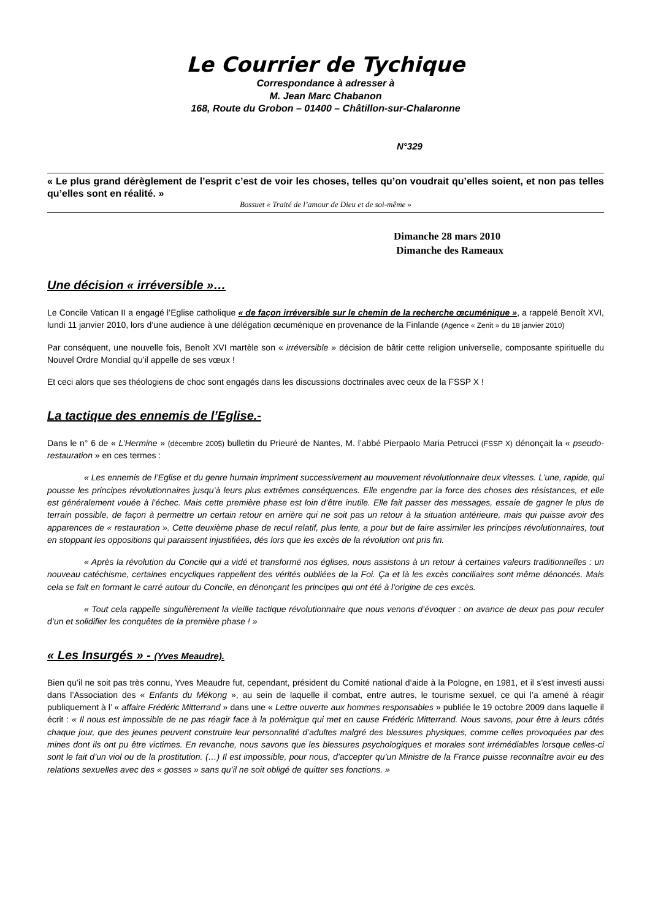Le Courrier de Tychique
Correspondance à adresser à
M. Jean Marc Chabanon
168, Route du Grobon – 01400 – Châtillon-sur-Chalaronne
N°329
« Le plus grand dérèglement de l’esprit c’est de voir les choses, telles qu’on voudrait qu’elles soient, et non pas telles qu’elles sont en réalité. »
Bossuet « Traité de l’amour de Dieu et de soi-même »
Dimanche 28 mars 2010
Dimanche des Rameaux
Une décision « irréversible »…
Le Concile Vatican II a engagé l’Eglise catholique « de façon irréversible sur le chemin de la recherche œcuménique », a rappelé Benoît XVI, lundi 11 janvier 2010, lors d’une audience à une délégation œcuménique en provenance de la Finlande (Agence « Zenit » du 18 janvier 2010)
Par conséquent, une nouvelle fois, Benoît XVI martèle son « irréversible » décision de bâtir cette religion universelle, composante spirituelle du Nouvel Ordre Mondial qu’il appelle de ses vœux !
Et ceci alors que ses théologiens de choc sont engagés dans les discussions doctrinales avec ceux de la FSSP X !
La tactique des ennemis de l’Eglise.-
Dans le n° 6 de « L’Hermine » (décembre 2005) bulletin du Prieuré de Nantes, M. l’abbé Pierpaolo Maria Petrucci (FSSP X) dénonçait la « pseudo-restauration » en ces termes :
« Les ennemis de l’Eglise et du genre humain impriment successivement au mouvement révolutionnaire deux vitesses. L’une, rapide, qui pousse les principes révolutionnaires jusqu’à leurs plus extrêmes conséquences. Elle engendre par la force des choses des résistances, et elle est généralement vouée à l’échec. Mais cette première phase est loin d’être inutile. Elle fait passer des messages, essaie de gagner le plus de terrain possible, de façon à permettre un certain retour en arrière qui ne soit pas un retour à la situation antérieure, mais qui puisse avoir des apparences de « restauration ». Cette deuxième phase de recul relatif, plus lente, a pour but de faire assimiler les principes révolutionnaires, tout en stoppant les oppositions qui paraissent injustifiées, dés lors que les excès de la révolution ont pris fin.
« Après la révolution du Concile qui a vidé et transformé nos églises, nous assistons à un retour à certaines valeurs traditionnelles : un nouveau catéchisme, certaines encycliques rappellent des vérités oubliées de la Foi. Ça et là les excès conciliaires sont même dénoncés. Mais cela se fait en formant le carré autour du Concile, en dénonçant les principes qui ont été à l’origine de ces excès.
« Tout cela rappelle singulièrement la vieille tactique révolutionnaire que nous venons d’évoquer : on avance de deux pas pour reculer d’un et solidifier les conquêtes de la première phase ! »
« Les Insurgés » - (Yves Meaudre).
Bien qu’il ne soit pas très connu, Yves Meaudre fut, cependant, président du Comité national d’aide à la Pologne, en 1981, et il s’est investi aussi dans l’Association des « Enfants du Mékong », au sein de laquelle il combat, entre autres, le tourisme sexuel, ce qui l’a amené à réagir publiquement à l’ « affaire Frédéric Mitterrand » dans une « Lettre ouverte aux hommes responsables » publiée le 19 octobre 2009 dans laquelle il écrit : « Il nous est impossible de ne pas réagir face à la polémique qui met en cause Frédéric Mitterrand. Nous savons, pour être à leurs côtés chaque jour, que des jeunes peuvent construire leur personnalité d’adultes malgré des blessures physiques, comme celles provoquées par des mines dont ils ont pu être victimes. En revanche, nous savons que les blessures psychologiques et morales sont irrémédiables lorsque celles-ci sont le fait d’un viol ou de la prostitution. (…) Il est impossible, pour nous, d’accepter qu’un Ministre de la France puisse reconnaître avoir eu des relations sexuelles avec des « gosses » sans qu’il ne soit obligé de quitter ses fonctions. »